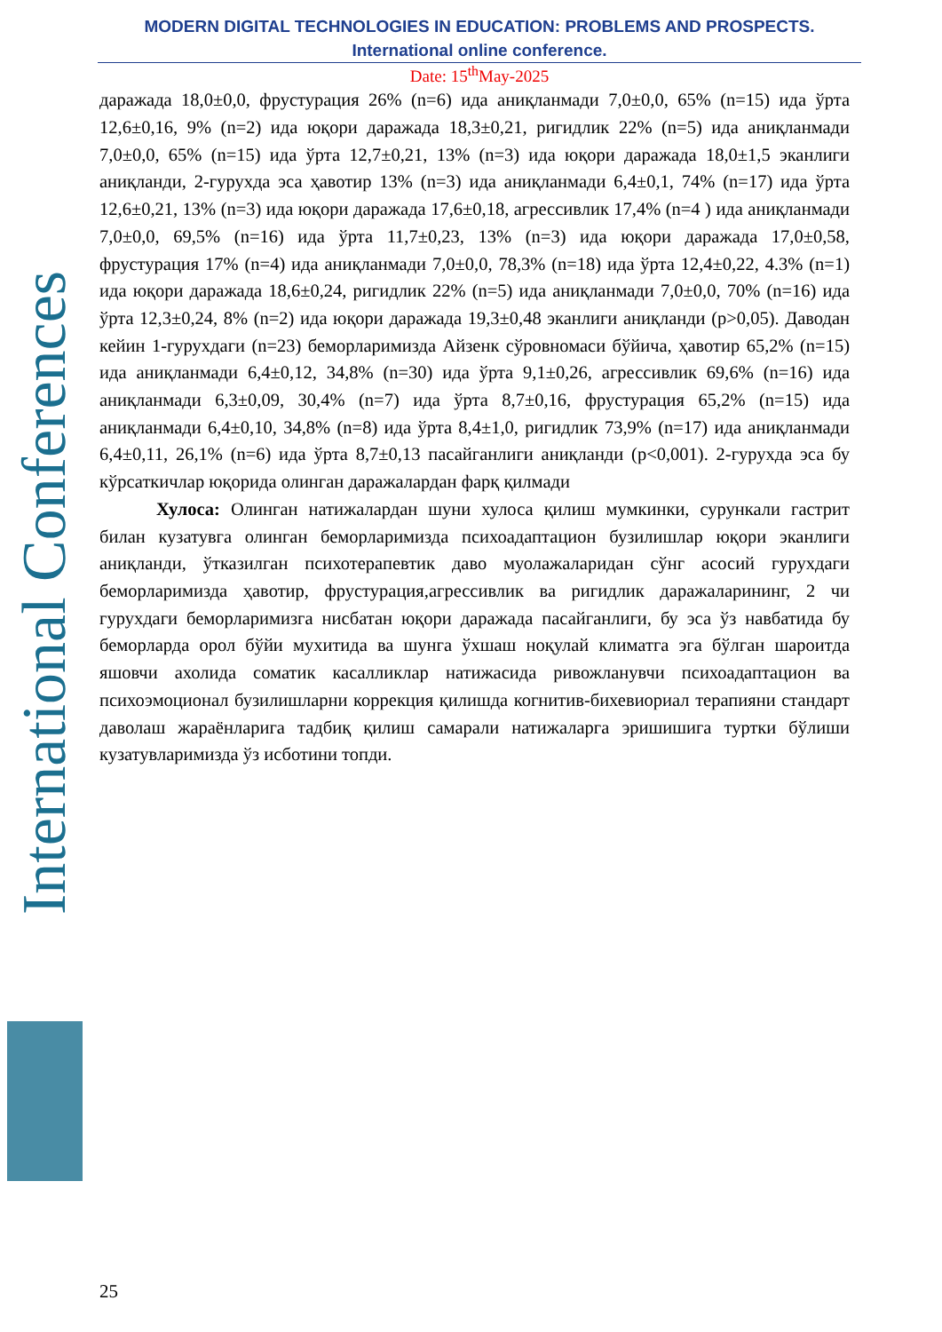MODERN DIGITAL TECHNOLOGIES IN EDUCATION: PROBLEMS AND PROSPECTS.
International online conference.
Date: 15<sup>th</sup>May-2025
даражада 18,0±0,0, фрустурация 26% (n=6) ида аниқланмади 7,0±0,0, 65% (n=15) ида ўрта 12,6±0,16, 9% (n=2) ида юқори даражада 18,3±0,21, ригидлик 22% (n=5) ида аниқланмади 7,0±0,0, 65% (n=15) ида ўрта 12,7±0,21, 13% (n=3) ида юқори даражада 18,0±1,5 эканлиги аниқланди, 2-гурухда эса ҳавотир 13% (n=3) ида аниқланмади 6,4±0,1, 74% (n=17) ида ўрта 12,6±0,21, 13% (n=3) ида юқори даражада 17,6±0,18, агрессивлик 17,4% (n=4 ) ида аниқланмади 7,0±0,0, 69,5% (n=16) ида ўрта 11,7±0,23, 13% (n=3) ида юқори даражада 17,0±0,58, фрустурация 17% (n=4) ида аниқланмади 7,0±0,0, 78,3% (n=18) ида ўрта 12,4±0,22, 4.3% (n=1) ида юқори даражада 18,6±0,24, ригидлик 22% (n=5) ида аниқланмади 7,0±0,0, 70% (n=16) ида ўрта 12,3±0,24, 8% (n=2) ида юқори даражада 19,3±0,48 эканлиги аниқланди (p>0,05). Даводан кейин 1-гурухдаги (n=23) беморларимизда Айзенк сўровномаси бўйича, ҳавотир 65,2% (n=15) ида аниқланмади 6,4±0,12, 34,8% (n=30) ида ўрта 9,1±0,26, агрессивлик 69,6% (n=16) ида аниқланмади 6,3±0,09, 30,4% (n=7) ида ўрта 8,7±0,16, фрустурация 65,2% (n=15) ида аниқланмади 6,4±0,10, 34,8% (n=8) ида ўрта 8,4±1,0, ригидлик 73,9% (n=17) ида аниқланмади 6,4±0,11, 26,1% (n=6) ида ўрта 8,7±0,13 пасайганлиги аниқланди (p<0,001). 2-гурухда эса бу кўрсаткичлар юқорида олинган даражалардан фарқ қилмади
Хулоса: Олинган натижалардан шуни хулоса қилиш мумкинки, сурункали гастрит билан кузатувга олинган беморларимизда психоадаптацион бузилишлар юқори эканлиги аниқланди, ўтказилган психотерапевтик даво муолажаларидан сўнг асосий гурухдаги беморларимизда ҳавотир, фрустурация,агрессивлик ва ригидлик даражаларининг, 2 чи гурухдаги беморларимизга нисбатан юқори даражада пасайганлиги, бу эса ўз навбатида бу беморларда орол бўйи мухитида ва шунга ўхшаш ноқулай климатга эга бўлган шароитда яшовчи ахолида соматик касалликлар натижасида ривожланувчи психоадаптацион ва психоэмоционал бузилишларни коррекция қилишда когнитив-бихевиориал терапияни стандарт даволаш жараёнларига тадбиқ қилиш самарали натижаларга эришишига туртки бўлиши кузатувларимизда ўз исботини топди.
International Conferences
25